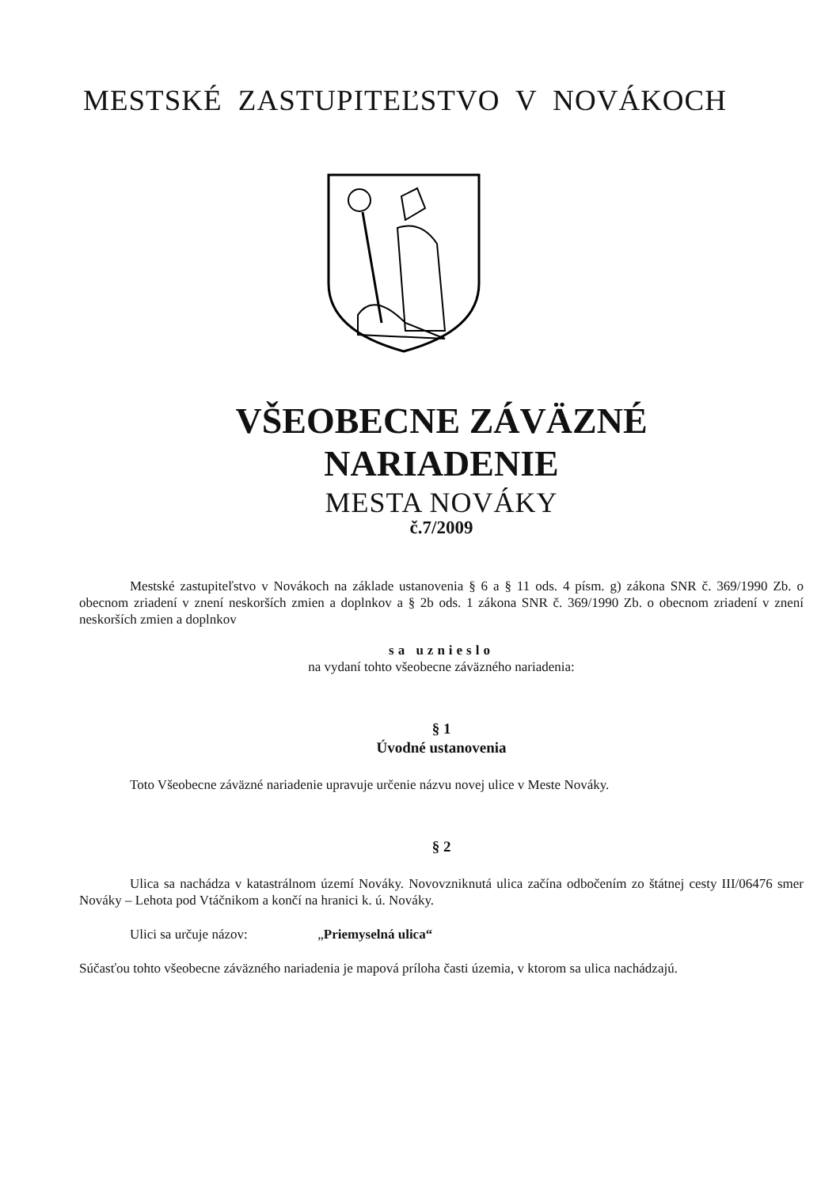MESTSKÉ ZASTUPITEĽSTVO V NOVÁKOCH
VŠEOBECNE ZÁVÄZNÉ
NARIADENIE
MESTA NOVÁKY
č.7/2009
Mestské zastupiteľstvo v Novákoch na základe ustanovenia § 6 a § 11 ods. 4 písm. g) zákona SNR č. 369/1990 Zb. o obecnom zriadení v znení neskorších zmien a doplnkov a § 2b ods. 1 zákona SNR č. 369/1990 Zb. o obecnom zriadení v znení neskorších zmien a doplnkov
sa uznieslo
na vydaní tohto všeobecne záväzného nariadenia:
§ 1
Úvodné ustanovenia
Toto Všeobecne záväzné nariadenie upravuje určenie názvu novej ulice v Meste Nováky.
§ 2
Ulica sa nachádza v katastrálnom území Nováky. Novovzniknutá ulica začína odbočením zo štátnej cesty III/06476 smer Nováky – Lehota pod Vtáčnikom a končí na hranici k. ú. Nováky.
Ulici sa určuje názov: „Priemyselná ulica“
Súčasťou tohto všeobecne záväzného nariadenia je mapová príloha časti územia, v ktorom sa ulica nachádzajú.